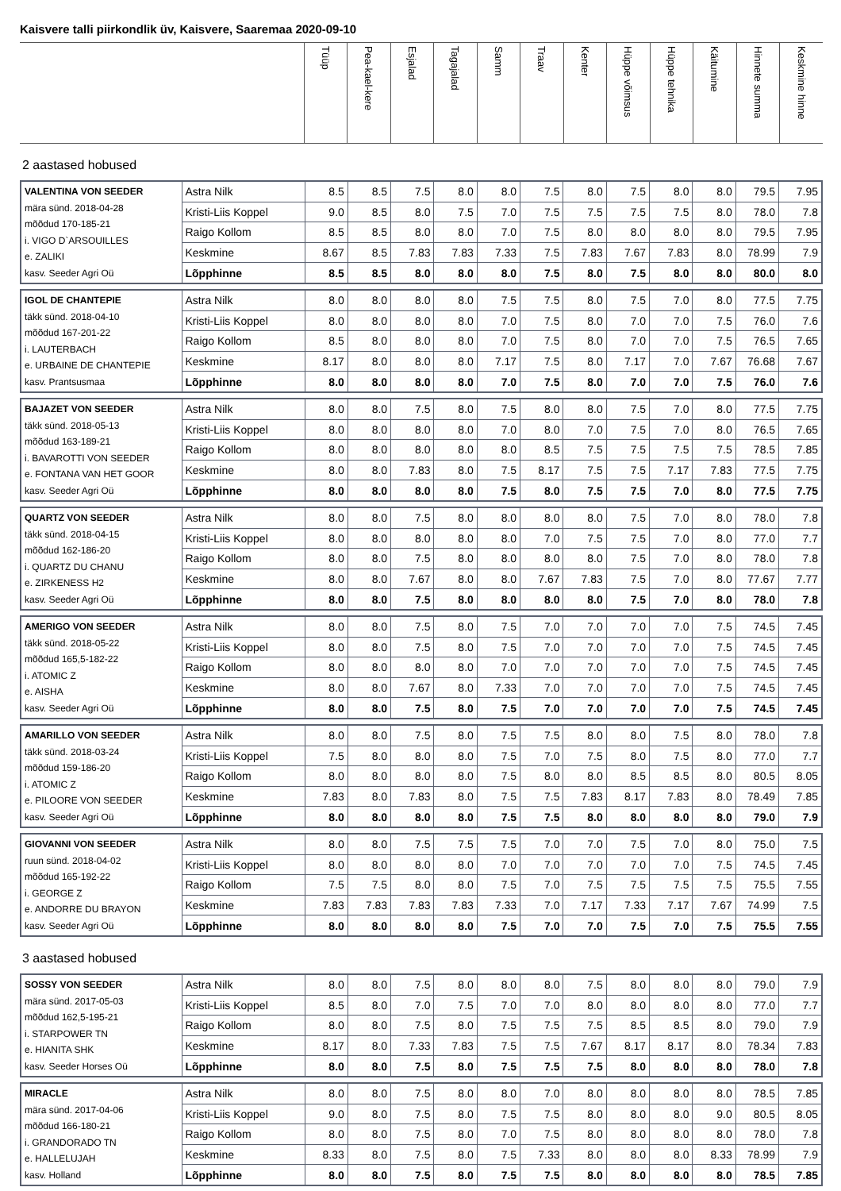Kaisvere talli piirkondlik üv, Kaisvere, Saaremaa 2020-09-10
| | Tüüp | Pea-kael-kere | Esjalad | Tagajalad | Samm | Traav | Kenter | Hüppe võimsus | Hüppe tehnika | Käitumine | Hinnete summa | Keskmine hinne |
| --- | --- | --- | --- | --- | --- | --- | --- | --- | --- | --- | --- | --- |
2 aastased hobused
| VALENTINA VON SEEDER mära sünd. 2018-04-28 mõõdud 170-185-21 i. VIGO D`ARSOUILLES e. ZALIKI kasv. Seeder Agri Oü | Astra Nilk | 8.5 | 8.5 | 7.5 | 8.0 | 8.0 | 7.5 | 8.0 | 7.5 | 8.0 | 8.0 | 79.5 | 7.95 |
| | Kristi-Liis Koppel | 9.0 | 8.5 | 8.0 | 7.5 | 7.0 | 7.5 | 7.5 | 7.5 | 7.5 | 8.0 | 78.0 | 7.8 |
| | Raigo Kollom | 8.5 | 8.5 | 8.0 | 8.0 | 7.0 | 7.5 | 8.0 | 8.0 | 8.0 | 8.0 | 79.5 | 7.95 |
| | Keskmine | 8.67 | 8.5 | 7.83 | 7.83 | 7.33 | 7.5 | 7.83 | 7.67 | 7.83 | 8.0 | 78.99 | 7.9 |
| | Lõpphinne | 8.5 | 8.5 | 8.0 | 8.0 | 8.0 | 7.5 | 8.0 | 7.5 | 8.0 | 8.0 | 80.0 | 8.0 |
| IGOL DE CHANTEPIE täkk sünd. 2018-04-10 mõõdud 167-201-22 i. LAUTERBACH e. URBAINE DE CHANTEPIE kasv. Prantsusmaa | Astra Nilk | 8.0 | 8.0 | 8.0 | 8.0 | 7.5 | 7.5 | 8.0 | 7.5 | 7.0 | 8.0 | 77.5 | 7.75 |
| | Kristi-Liis Koppel | 8.0 | 8.0 | 8.0 | 8.0 | 7.0 | 7.5 | 8.0 | 7.0 | 7.0 | 7.5 | 76.0 | 7.6 |
| | Raigo Kollom | 8.5 | 8.0 | 8.0 | 8.0 | 7.0 | 7.5 | 8.0 | 7.0 | 7.0 | 7.5 | 76.5 | 7.65 |
| | Keskmine | 8.17 | 8.0 | 8.0 | 8.0 | 7.17 | 7.5 | 8.0 | 7.17 | 7.0 | 7.67 | 76.68 | 7.67 |
| | Lõpphinne | 8.0 | 8.0 | 8.0 | 8.0 | 7.0 | 7.5 | 8.0 | 7.0 | 7.0 | 7.5 | 76.0 | 7.6 |
| BAJAZET VON SEEDER täkk sünd. 2018-05-13 mõõdud 163-189-21 i. BAVAROTTI VON SEEDER e. FONTANA VAN HET GOOR kasv. Seeder Agri Oü | Astra Nilk | 8.0 | 8.0 | 7.5 | 8.0 | 7.5 | 8.0 | 8.0 | 7.5 | 7.0 | 8.0 | 77.5 | 7.75 |
| | Kristi-Liis Koppel | 8.0 | 8.0 | 8.0 | 8.0 | 7.0 | 8.0 | 7.0 | 7.5 | 7.0 | 8.0 | 76.5 | 7.65 |
| | Raigo Kollom | 8.0 | 8.0 | 8.0 | 8.0 | 8.0 | 8.5 | 7.5 | 7.5 | 7.5 | 7.5 | 78.5 | 7.85 |
| | Keskmine | 8.0 | 8.0 | 7.83 | 8.0 | 7.5 | 8.17 | 7.5 | 7.5 | 7.17 | 7.83 | 77.5 | 7.75 |
| | Lõpphinne | 8.0 | 8.0 | 8.0 | 8.0 | 7.5 | 8.0 | 7.5 | 7.5 | 7.0 | 8.0 | 77.5 | 7.75 |
| QUARTZ VON SEEDER täkk sünd. 2018-04-15 mõõdud 162-186-20 i. QUARTZ DU CHANU e. ZIRKENESS H2 kasv. Seeder Agri Oü | Astra Nilk | 8.0 | 8.0 | 7.5 | 8.0 | 8.0 | 8.0 | 8.0 | 7.5 | 7.0 | 8.0 | 78.0 | 7.8 |
| | Kristi-Liis Koppel | 8.0 | 8.0 | 8.0 | 8.0 | 8.0 | 7.0 | 7.5 | 7.5 | 7.0 | 8.0 | 77.0 | 7.7 |
| | Raigo Kollom | 8.0 | 8.0 | 7.5 | 8.0 | 8.0 | 8.0 | 8.0 | 7.5 | 7.0 | 8.0 | 78.0 | 7.8 |
| | Keskmine | 8.0 | 8.0 | 7.67 | 8.0 | 8.0 | 7.67 | 7.83 | 7.5 | 7.0 | 8.0 | 77.67 | 7.77 |
| | Lõpphinne | 8.0 | 8.0 | 7.5 | 8.0 | 8.0 | 8.0 | 8.0 | 7.5 | 7.0 | 8.0 | 78.0 | 7.8 |
| AMERIGO VON SEEDER täkk sünd. 2018-05-22 mõõdud 165,5-182-22 i. ATOMIC Z e. AISHA kasv. Seeder Agri Oü | Astra Nilk | 8.0 | 8.0 | 7.5 | 8.0 | 7.5 | 7.0 | 7.0 | 7.0 | 7.0 | 7.5 | 74.5 | 7.45 |
| | Kristi-Liis Koppel | 8.0 | 8.0 | 7.5 | 8.0 | 7.5 | 7.0 | 7.0 | 7.0 | 7.0 | 7.5 | 74.5 | 7.45 |
| | Raigo Kollom | 8.0 | 8.0 | 8.0 | 8.0 | 7.0 | 7.0 | 7.0 | 7.0 | 7.0 | 7.5 | 74.5 | 7.45 |
| | Keskmine | 8.0 | 8.0 | 7.67 | 8.0 | 7.33 | 7.0 | 7.0 | 7.0 | 7.0 | 7.5 | 74.5 | 7.45 |
| | Lõpphinne | 8.0 | 8.0 | 7.5 | 8.0 | 7.5 | 7.0 | 7.0 | 7.0 | 7.0 | 7.5 | 74.5 | 7.45 |
| AMARILLO VON SEEDER täkk sünd. 2018-03-24 mõõdud 159-186-20 i. ATOMIC Z e. PILOORE VON SEEDER kasv. Seeder Agri Oü | Astra Nilk | 8.0 | 8.0 | 7.5 | 8.0 | 7.5 | 7.5 | 8.0 | 8.0 | 7.5 | 8.0 | 78.0 | 7.8 |
| | Kristi-Liis Koppel | 7.5 | 8.0 | 8.0 | 8.0 | 7.5 | 7.0 | 7.5 | 8.0 | 7.5 | 8.0 | 77.0 | 7.7 |
| | Raigo Kollom | 8.0 | 8.0 | 8.0 | 8.0 | 7.5 | 8.0 | 8.0 | 8.5 | 8.5 | 8.0 | 80.5 | 8.05 |
| | Keskmine | 7.83 | 8.0 | 7.83 | 8.0 | 7.5 | 7.5 | 7.83 | 8.17 | 7.83 | 8.0 | 78.49 | 7.85 |
| | Lõpphinne | 8.0 | 8.0 | 8.0 | 8.0 | 7.5 | 7.5 | 8.0 | 8.0 | 8.0 | 8.0 | 79.0 | 7.9 |
| GIOVANNI VON SEEDER ruun sünd. 2018-04-02 mõõdud 165-192-22 i. GEORGE Z e. ANDORRE DU BRAYON kasv. Seeder Agri Oü | Astra Nilk | 8.0 | 8.0 | 7.5 | 7.5 | 7.5 | 7.0 | 7.0 | 7.5 | 7.0 | 8.0 | 75.0 | 7.5 |
| | Kristi-Liis Koppel | 8.0 | 8.0 | 8.0 | 8.0 | 7.0 | 7.0 | 7.0 | 7.0 | 7.0 | 7.5 | 74.5 | 7.45 |
| | Raigo Kollom | 7.5 | 7.5 | 8.0 | 8.0 | 7.5 | 7.0 | 7.5 | 7.5 | 7.5 | 7.5 | 75.5 | 7.55 |
| | Keskmine | 7.83 | 7.83 | 7.83 | 7.83 | 7.33 | 7.0 | 7.17 | 7.33 | 7.17 | 7.67 | 74.99 | 7.5 |
| | Lõpphinne | 8.0 | 8.0 | 8.0 | 8.0 | 7.5 | 7.0 | 7.0 | 7.5 | 7.0 | 7.5 | 75.5 | 7.55 |
3 aastased hobused
| SOSSY VON SEEDER mära sünd. 2017-05-03 mõõdud 162,5-195-21 i. STARPOWER TN e. HIANITA SHK kasv. Seeder Horses Oü | Astra Nilk | 8.0 | 8.0 | 7.5 | 8.0 | 8.0 | 8.0 | 7.5 | 8.0 | 8.0 | 8.0 | 79.0 | 7.9 |
| | Kristi-Liis Koppel | 8.5 | 8.0 | 7.0 | 7.5 | 7.0 | 7.0 | 8.0 | 8.0 | 8.0 | 8.0 | 77.0 | 7.7 |
| | Raigo Kollom | 8.0 | 8.0 | 7.5 | 8.0 | 7.5 | 7.5 | 7.5 | 8.5 | 8.5 | 8.0 | 79.0 | 7.9 |
| | Keskmine | 8.17 | 8.0 | 7.33 | 7.83 | 7.5 | 7.5 | 7.67 | 8.17 | 8.17 | 8.0 | 78.34 | 7.83 |
| | Lõpphinne | 8.0 | 8.0 | 7.5 | 8.0 | 7.5 | 7.5 | 7.5 | 8.0 | 8.0 | 8.0 | 78.0 | 7.8 |
| MIRACLE mära sünd. 2017-04-06 mõõdud 166-180-21 i. GRANDORADO TN e. HALLELUJAH kasv. Holland | Astra Nilk | 8.0 | 8.0 | 7.5 | 8.0 | 8.0 | 7.0 | 8.0 | 8.0 | 8.0 | 8.0 | 78.5 | 7.85 |
| | Kristi-Liis Koppel | 9.0 | 8.0 | 7.5 | 8.0 | 7.5 | 7.5 | 8.0 | 8.0 | 8.0 | 9.0 | 80.5 | 8.05 |
| | Raigo Kollom | 8.0 | 8.0 | 7.5 | 8.0 | 7.0 | 7.5 | 8.0 | 8.0 | 8.0 | 8.0 | 78.0 | 7.8 |
| | Keskmine | 8.33 | 8.0 | 7.5 | 8.0 | 7.5 | 7.33 | 8.0 | 8.0 | 8.0 | 8.33 | 78.99 | 7.9 |
| | Lõpphinne | 8.0 | 8.0 | 7.5 | 8.0 | 7.5 | 7.5 | 8.0 | 8.0 | 8.0 | 8.0 | 78.5 | 7.85 |